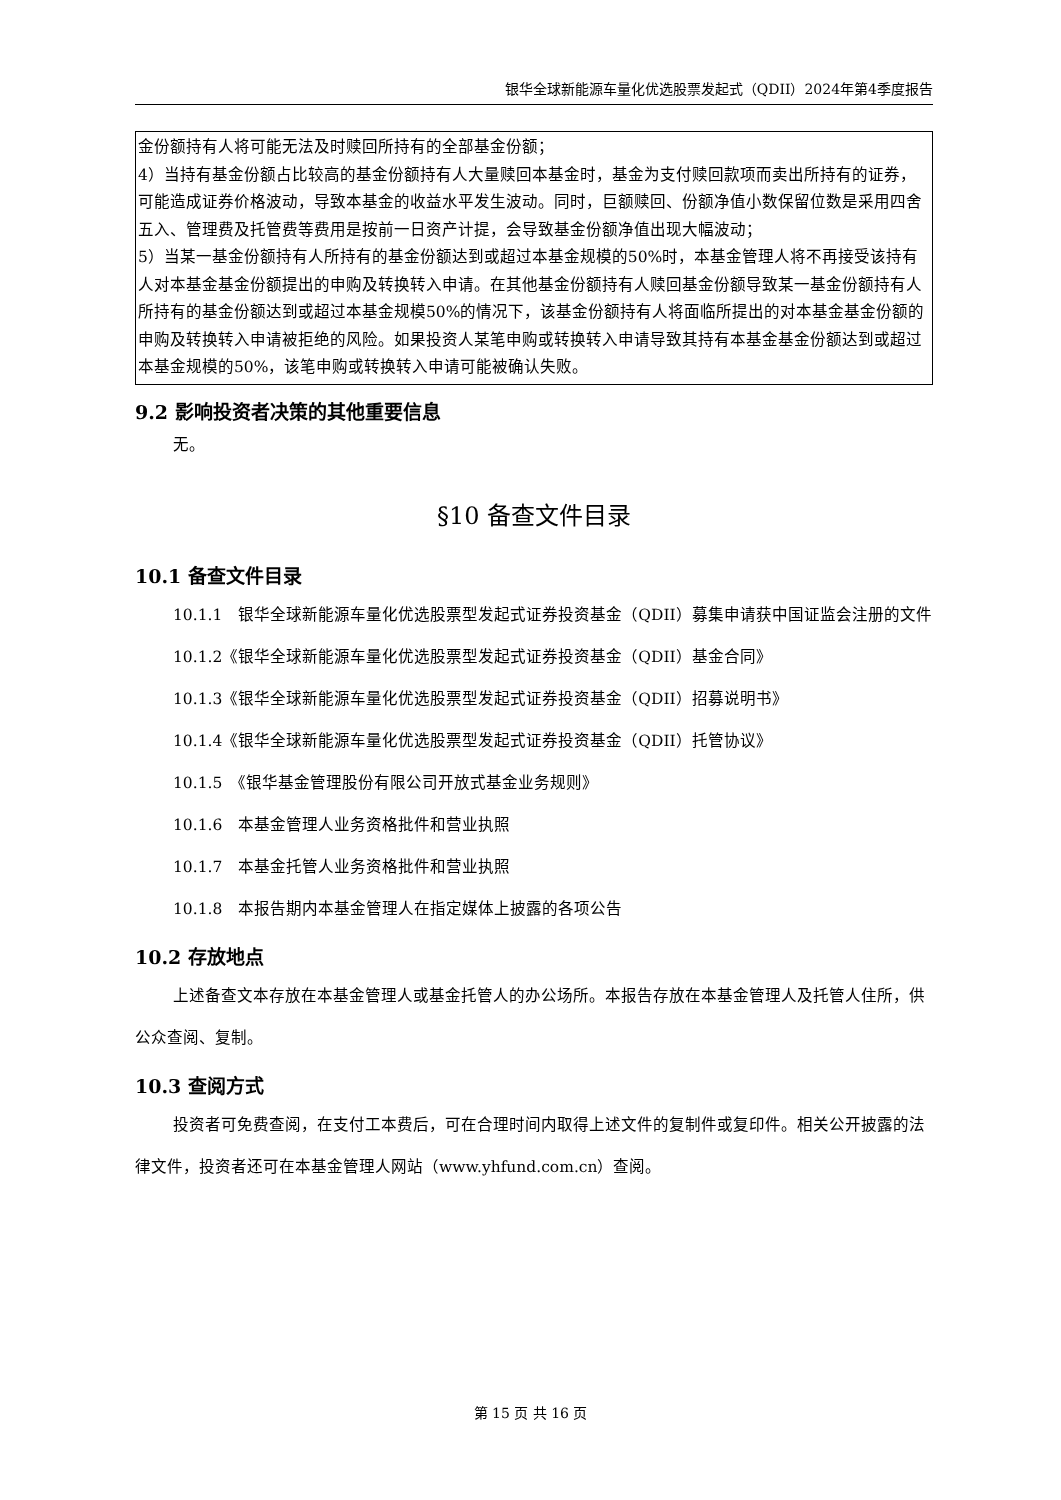银华全球新能源车量化优选股票发起式（QDII）2024年第4季度报告
| 金份额持有人将可能无法及时赎回所持有的全部基金份额； 4）当持有基金份额占比较高的基金份额持有人大量赎回本基金时，基金为支付赎回款项而卖出所持有的证券，可能造成证券价格波动，导致本基金的收益水平发生波动。同时，巨额赎回、份额净值小数保留位数是采用四舍五入、管理费及托管费等费用是按前一日资产计提，会导致基金份额净值出现大幅波动； 5）当某一基金份额持有人所持有的基金份额达到或超过本基金规模的50%时，本基金管理人将不再接受该持有人对本基金基金份额提出的申购及转换转入申请。在其他基金份额持有人赎回基金份额导致某一基金份额持有人所持有的基金份额达到或超过本基金规模50%的情况下，该基金份额持有人将面临所提出的对本基金基金份额的申购及转换转入申请被拒绝的风险。如果投资人某笔申购或转换转入申请导致其持有本基金基金份额达到或超过本基金规模的50%，该笔申购或转换转入申请可能被确认失败。 |
9.2 影响投资者决策的其他重要信息
无。
§10 备查文件目录
10.1 备查文件目录
10.1.1　银华全球新能源车量化优选股票型发起式证券投资基金（QDII）募集申请获中国证监会注册的文件
10.1.2《银华全球新能源车量化优选股票型发起式证券投资基金（QDII）基金合同》
10.1.3《银华全球新能源车量化优选股票型发起式证券投资基金（QDII）招募说明书》
10.1.4《银华全球新能源车量化优选股票型发起式证券投资基金（QDII）托管协议》
10.1.5　《银华基金管理股份有限公司开放式基金业务规则》
10.1.6　本基金管理人业务资格批件和营业执照
10.1.7　本基金托管人业务资格批件和营业执照
10.1.8　本报告期内本基金管理人在指定媒体上披露的各项公告
10.2 存放地点
上述备查文本存放在本基金管理人或基金托管人的办公场所。本报告存放在本基金管理人及托管人住所，供公众查阅、复制。
10.3 查阅方式
投资者可免费查阅，在支付工本费后，可在合理时间内取得上述文件的复制件或复印件。相关公开披露的法律文件，投资者还可在本基金管理人网站（www.yhfund.com.cn）查阅。
第 15 页 共 16 页